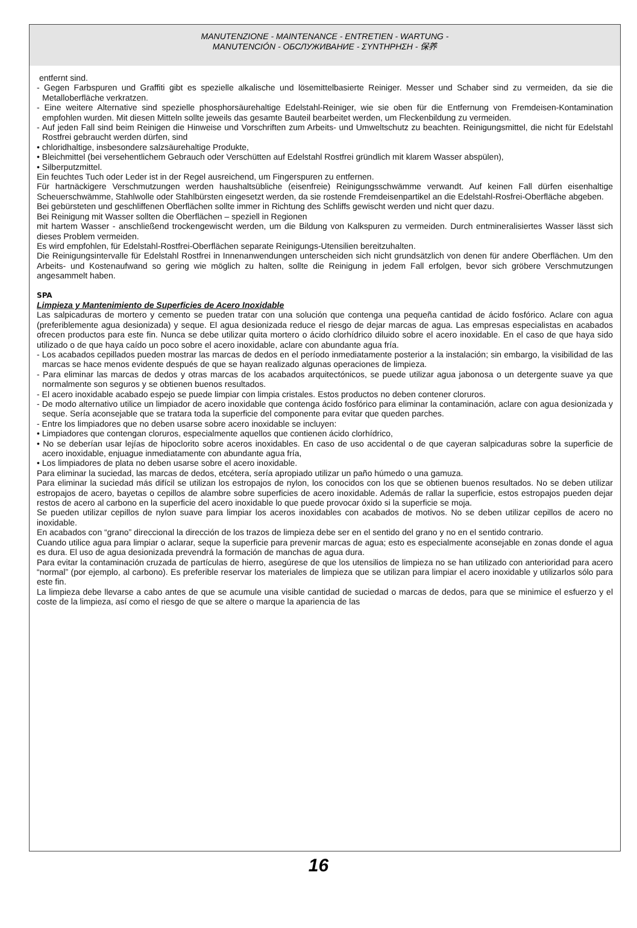MANUTENZIONE - MAINTENANCE - ENTRETIEN - WARTUNG -
MANUTENCIÓN - ОБСЛУЖИВАНИЕ - ΣΥΝΤΗΡΗΣΗ - 保养
entfernt sind.
- Gegen Farbspuren und Graffiti gibt es spezielle alkalische und lösemittelbasierte Reiniger. Messer und Schaber sind zu vermeiden, da sie die Metalloberfläche verkratzen.
- Eine weitere Alternative sind spezielle phosphorsäurehaltige Edelstahl-Reiniger, wie sie oben für die Entfernung von Fremdeisen-Kontamination empfohlen wurden. Mit diesen Mitteln sollte jeweils das gesamte Bauteil bearbeitet werden, um Fleckenbildung zu vermeiden.
- Auf jeden Fall sind beim Reinigen die Hinweise und Vorschriften zum Arbeits- und Umweltschutz zu beachten. Reinigungsmittel, die nicht für Edelstahl Rostfrei gebraucht werden dürfen, sind
• chloridhaltige, insbesondere salzsäurehaltige Produkte,
• Bleichmittel (bei versehentlichem Gebrauch oder Verschütten auf Edelstahl Rostfrei gründlich mit klarem Wasser abspülen),
• Silberputzmittel.
Ein feuchtes Tuch oder Leder ist in der Regel ausreichend, um Fingerspuren zu entfernen.
Für hartnäckigere Verschmutzungen werden haushaltsübliche (eisenfreie) Reinigungsschwämme verwandt. Auf keinen Fall dürfen eisenhaltige Scheuerschwämme, Stahlwolle oder Stahlbürsten eingesetzt werden, da sie rostende Fremdeisenpartikel an die Edelstahl-Rosfrei-Oberfläche abgeben.
Bei gebürsteten und geschliffenen Oberflächen sollte immer in Richtung des Schliffs gewischt werden und nicht quer dazu.
Bei Reinigung mit Wasser sollten die Oberflächen – speziell in Regionen
mit hartem Wasser - anschließend trockengewischt werden, um die Bildung von Kalkspuren zu vermeiden. Durch entmineralisiertes Wasser lässt sich dieses Problem vermeiden.
Es wird empfohlen, für Edelstahl-Rostfrei-Oberflächen separate Reinigungs-Utensilien bereitzuhalten.
Die Reinigungsintervalle für Edelstahl Rostfrei in Innenanwendungen unterscheiden sich nicht grundsätzlich von denen für andere Oberflächen. Um den Arbeits- und Kostenaufwand so gering wie möglich zu halten, sollte die Reinigung in jedem Fall erfolgen, bevor sich gröbere Verschmutzungen angesammelt haben.
SPA
Limpieza y Mantenimiento de Superficies de Acero Inoxidable
Las salpicaduras de mortero y cemento se pueden tratar con una solución que contenga una pequeña cantidad de ácido fosfórico. Aclare con agua (preferiblemente agua desionizada) y seque. El agua desionizada reduce el riesgo de dejar marcas de agua. Las empresas especialistas en acabados ofrecen productos para este fin. Nunca se debe utilizar quita mortero o ácido clorhídrico diluido sobre el acero inoxidable. En el caso de que haya sido utilizado o de que haya caído un poco sobre el acero inoxidable, aclare con abundante agua fría.
- Los acabados cepillados pueden mostrar las marcas de dedos en el período inmediatamente posterior a la instalación; sin embargo, la visibilidad de las marcas se hace menos evidente después de que se hayan realizado algunas operaciones de limpieza.
- Para eliminar las marcas de dedos y otras marcas de los acabados arquitectónicos, se puede utilizar agua jabonosa o un detergente suave ya que normalmente son seguros y se obtienen buenos resultados.
- El acero inoxidable acabado espejo se puede limpiar con limpia cristales. Estos productos no deben contener cloruros.
- De modo alternativo utilice un limpiador de acero inoxidable que contenga ácido fosfórico para eliminar la contaminación, aclare con agua desionizada y seque. Sería aconsejable que se tratara toda la superficie del componente para evitar que queden parches.
- Entre los limpiadores que no deben usarse sobre acero inoxidable se incluyen:
• Limpiadores que contengan cloruros, especialmente aquellos que contienen ácido clorhídrico,
• No se deberían usar lejías de hipoclorito sobre aceros inoxidables. En caso de uso accidental o de que cayeran salpicaduras sobre la superficie de acero inoxidable, enjuague inmediatamente con abundante agua fría,
• Los limpiadores de plata no deben usarse sobre el acero inoxidable.
Para eliminar la suciedad, las marcas de dedos, etcétera, sería apropiado utilizar un paño húmedo o una gamuza.
Para eliminar la suciedad más difícil se utilizan los estropajos de nylon, los conocidos con los que se obtienen buenos resultados. No se deben utilizar estropajos de acero, bayetas o cepillos de alambre sobre superficies de acero inoxidable. Además de rallar la superficie, estos estropajos pueden dejar restos de acero al carbono en la superficie del acero inoxidable lo que puede provocar óxido si la superficie se moja.
Se pueden utilizar cepillos de nylon suave para limpiar los aceros inoxidables con acabados de motivos. No se deben utilizar cepillos de acero no inoxidable.
En acabados con “grano” direccional la dirección de los trazos de limpieza debe ser en el sentido del grano y no en el sentido contrario.
Cuando utilice agua para limpiar o aclarar, seque la superficie para prevenir marcas de agua; esto es especialmente aconsejable en zonas donde el agua es dura. El uso de agua desionizada prevendrá la formación de manchas de agua dura.
Para evitar la contaminación cruzada de partículas de hierro, asegúrese de que los utensilios de limpieza no se han utilizado con anterioridad para acero “normal” (por ejemplo, al carbono). Es preferible reservar los materiales de limpieza que se utilizan para limpiar el acero inoxidable y utilizarlos sólo para este fin.
La limpieza debe llevarse a cabo antes de que se acumule una visible cantidad de suciedad o marcas de dedos, para que se minimice el esfuerzo y el coste de la limpieza, así como el riesgo de que se altere o marque la apariencia de las
16